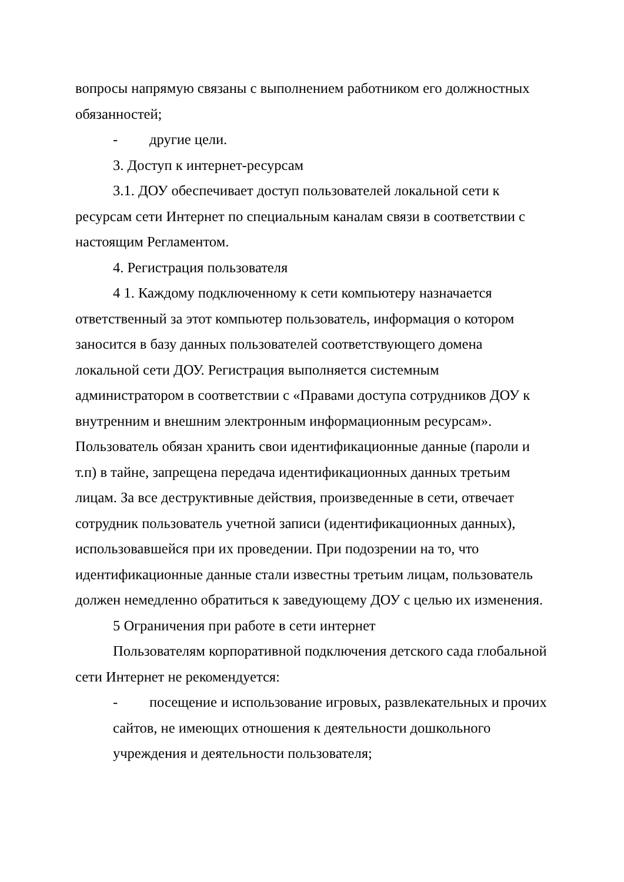вопросы напрямую связаны с выполнением работником его должностных обязанностей;
- другие цели.
3. Доступ к интернет-ресурсам
3.1. ДОУ обеспечивает доступ пользователей локальной сети к ресурсам сети Интернет по специальным каналам связи в соответствии с настоящим Регламентом.
4. Регистрация пользователя
4 1. Каждому подключенному к сети компьютеру назначается ответственный за этот компьютер пользователь, информация о котором заносится в базу данных пользователей соответствующего домена локальной сети ДОУ. Регистрация выполняется системным администратором в соответствии с «Правами доступа сотрудников ДОУ к внутренним и внешним электронным информационным ресурсам». Пользователь обязан хранить свои идентификационные данные (пароли и т.п) в тайне, запрещена передача идентификационных данных третьим лицам. За все деструктивные действия, произведенные в сети, отвечает сотрудник пользователь учетной записи (идентификационных данных), использовавшейся при их проведении. При подозрении на то, что идентификационные данные стали известны третьим лицам, пользователь должен немедленно обратиться к заведующему ДОУ с целью их изменения.
5 Ограничения при работе в сети интернет
Пользователям корпоративной подключения детского сада глобальной сети Интернет не рекомендуется:
- посещение и использование игровых, развлекательных и прочих сайтов, не имеющих отношения к деятельности дошкольного учреждения и деятельности пользователя;